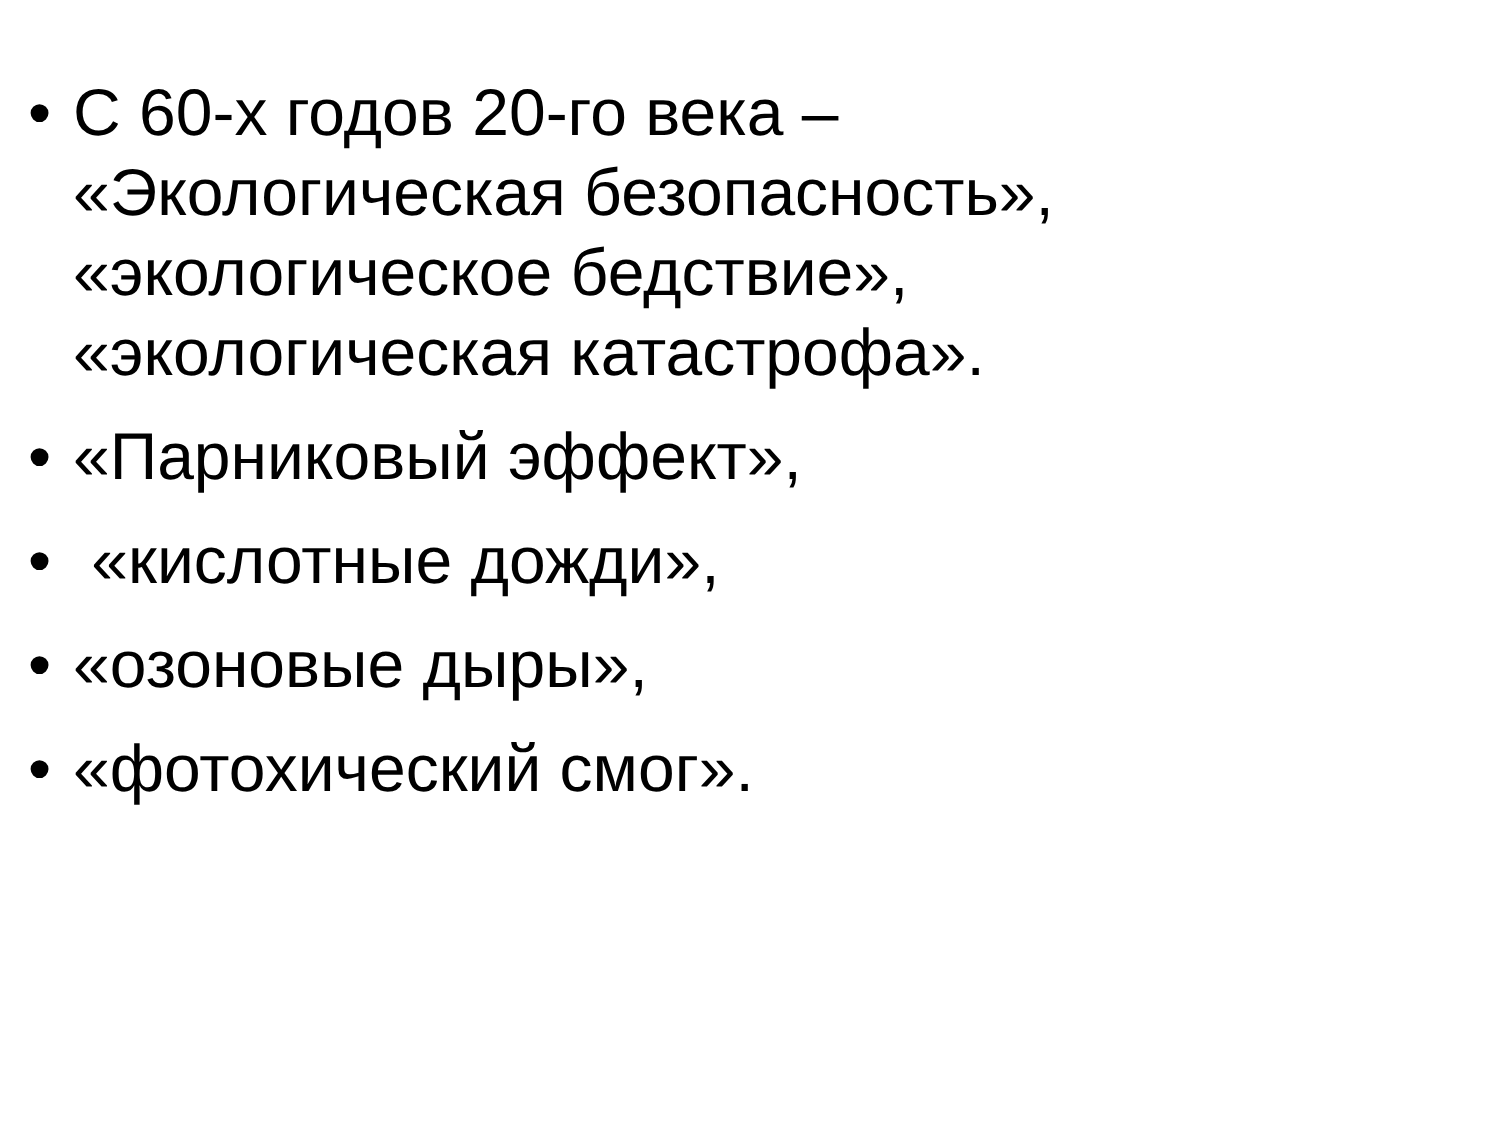• С 60-х годов 20-го века –
«Экологическая безопасность»,
«экологическое бедствие»,
«экологическая катастрофа».
• «Парниковый эффект»,
• «кислотные дожди»,
• «озоновые дыры»,
• «фотохический смог».